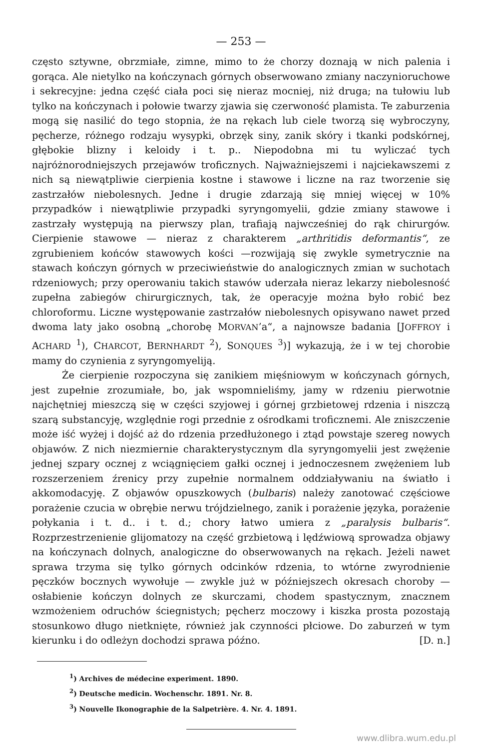— 253 —
często sztywne, obrzmiałe, zimne, mimo to że chorzy doznają w nich palenia i gorąca. Ale nietylko na kończynach górnych obserwowano zmiany naczynioruchowe i sekrecyjne: jedna część ciała poci się nieraz mocniej, niż druga; na tułowiu lub tylko na kończynach i połowie twarzy zjawia się czerwoność plamista. Te zaburzenia mogą się nasilić do tego stopnia, że na rękach lub ciele tworzą się wybroczyny, pęcherze, różnego rodzaju wysypki, obrzęk siny, zanik skóry i tkanki podskórnej, głębokie blizny i keloidy i t. p.. Niepodobna mi tu wyliczać tych najróżnorodniejszych przejawów troficznych. Najważniejszemi i najciekawszemi z nich są niewątpliwie cierpienia kostne i stawowe i liczne na raz tworzenie się zastrzałów niebolesnych. Jedne i drugie zdarzają się mniej więcej w 10% przypadków i niewątpliwie przypadki syryngomyelii, gdzie zmiany stawowe i zastrzały występują na pierwszy plan, trafiają najwcześniej do rąk chirurgów. Cierpienie stawowe — nieraz z charakterem „arthritidis deformantis“, ze zgrubieniem końców stawowych kości —rozwijają się zwykle symetrycznie na stawach kończyn górnych w przeciwieństwie do analogicznych zmian w suchotach rdzeniowych; przy operowaniu takich stawów uderzała nieraz lekarzy niebolesność zupełna zabiegów chirurgicznych, tak, że operacyje można było robić bez chloroformu. Liczne występowanie zastrzałów niebolesnych opisywano nawet przed dwoma laty jako osobną „chorobę MORVAN’a“, a najnowsze badania [JOFFROY i ACHARD <sup>1</sup>), CHARCOT, BERNHARDT <sup>2</sup>), SONQUES <sup>3</sup>)] wykazują, że i w tej chorobie mamy do czynienia z syryngomyeliją.
Że cierpienie rozpoczyna się zanikiem mięśniowym w kończynach górnych, jest zupełnie zrozumiałe, bo, jak wspomnieliśmy, jamy w rdzeniu pierwotnie najchętniej mieszczą się w części szyjowej i górnej grzbietowej rdzenia i niszczą szarą substancyję, względnie rogi przednie z ośrodkami troficznemi. Ale zniszczenie może iść wyżej i dojść aż do rdzenia przedłużonego i ztąd powstaje szereg nowych objawów. Z nich niezmiernie charakterystycznym dla syryngomyelii jest zwężenie jednej szpary ocznej z wciągnięciem gałki ocznej i jednoczesnem zwężeniem lub rozszerzeniem źrenicy przy zupełnie normalnem oddziaływaniu na światło i akkomodacyję. Z objawów opuszkowych (bulbaris) należy zanotować częściowe porażenie czucia w obrębie nerwu trójdzielnego, zanik i porażenie języka, porażenie połykania i t. d.. i t. d.; chory łatwo umiera z „paralysis bulbaris“. Rozprzestrzenienie glijomatozy na część grzbietową i lędźwiową sprowadza objawy na kończynach dolnych, analogiczne do obserwowanych na rękach. Jeżeli nawet sprawa trzyma się tylko górnych odcinków rdzenia, to wtórne zwyrodnienie pęczków bocznych wywołuje — zwykle już w późniejszech okresach choroby — osłabienie kończyn dolnych ze skurczami, chodem spastycznym, znacznem wzmożeniem odruchów ściegnistych; pęcherz moczowy i kiszka prosta pozostają stosunkowo długo nietknięte, również jak czynności płciowe. Do zaburzeń w tym kierunku i do odleżyn dochodzi sprawa późno. [D. n.]
<sup>1</sup>) Archives de médecine experiment. 1890.
<sup>2</sup>) Deutsche medicin. Wochenschr. 1891. Nr. 8.
<sup>3</sup>) Nouvelle Ikonographie de la Salpetrière. 4. Nr. 4. 1891.
www.dlibra.wum.edu.pl